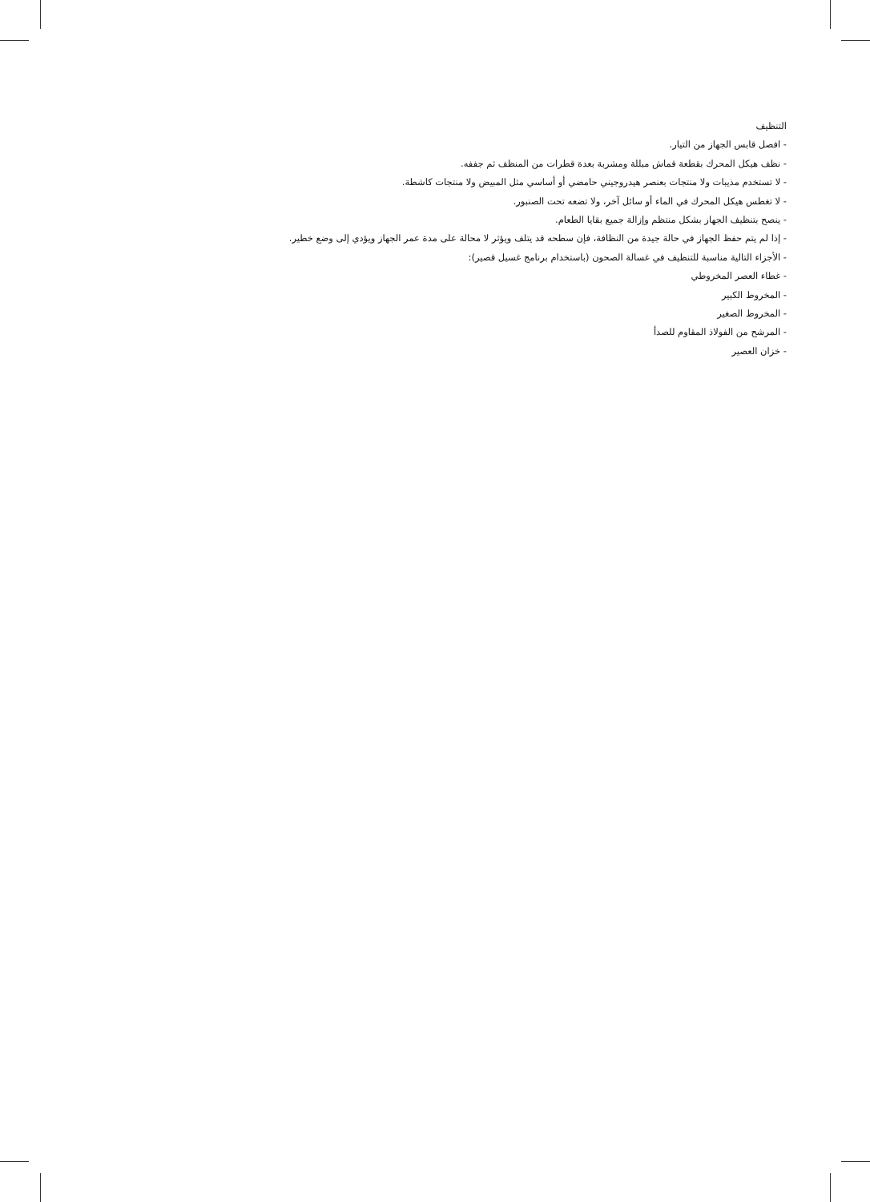التنظيف
- افصل قابس الجهاز من التيار.
- نظف هيكل المحرك بقطعة قماش مبللة ومشربة بعدة قطرات من المنظف ثم جففه.
- لا تستخدم مذيبات ولا منتجات بعنصر هيدروجيني حامضي أو أساسي مثل المبيض ولا منتجات كاشطة.
- لا تغطس هيكل المحرك في الماء أو سائل آخر، ولا تضعه تحت الصنبور.
- ينصح بتنظيف الجهاز بشكل منتظم وإزالة جميع بقايا الطعام.
- إذا لم يتم حفظ الجهاز في حالة جيدة من النظافة، فإن سطحه قد يتلف ويؤثر لا محالة على مدة عمر الجهاز ويؤدي إلى وضع خطير.
- الأجزاء التالية مناسبة للتنظيف في غسالة الصحون (باستخدام برنامج غسيل قصير):
- غطاء العصر المخروطي
- المخروط الكبير
- المخروط الصغير
- المرشح من الفولاذ المقاوم للصدأ
- خزان العصير